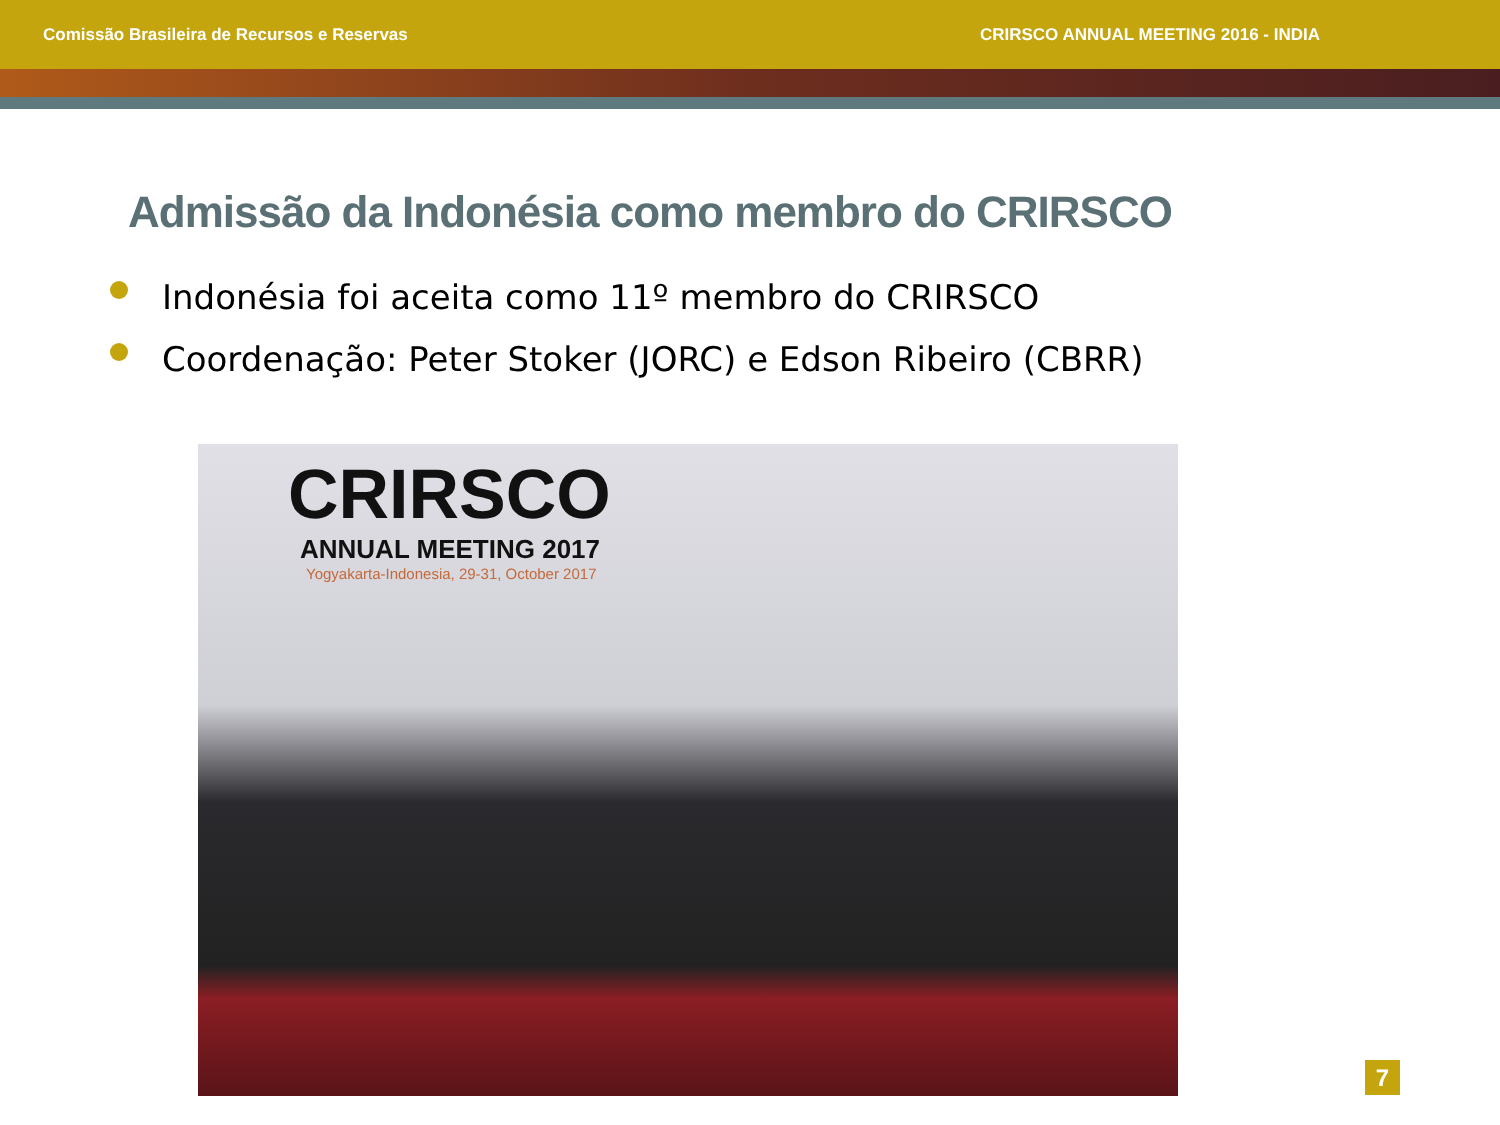Comissão Brasileira de Recursos e Reservas
CRIRSCO ANNUAL MEETING 2016 - INDIA
Admissão da Indonésia como membro do CRIRSCO
Indonésia foi aceita como 11º membro do CRIRSCO
Coordenação: Peter Stoker (JORC) e Edson Ribeiro (CBRR)
CRIRSCO
ANNUAL MEETING 2017
Yogyakarta-Indonesia, 29-31, October 2017
7